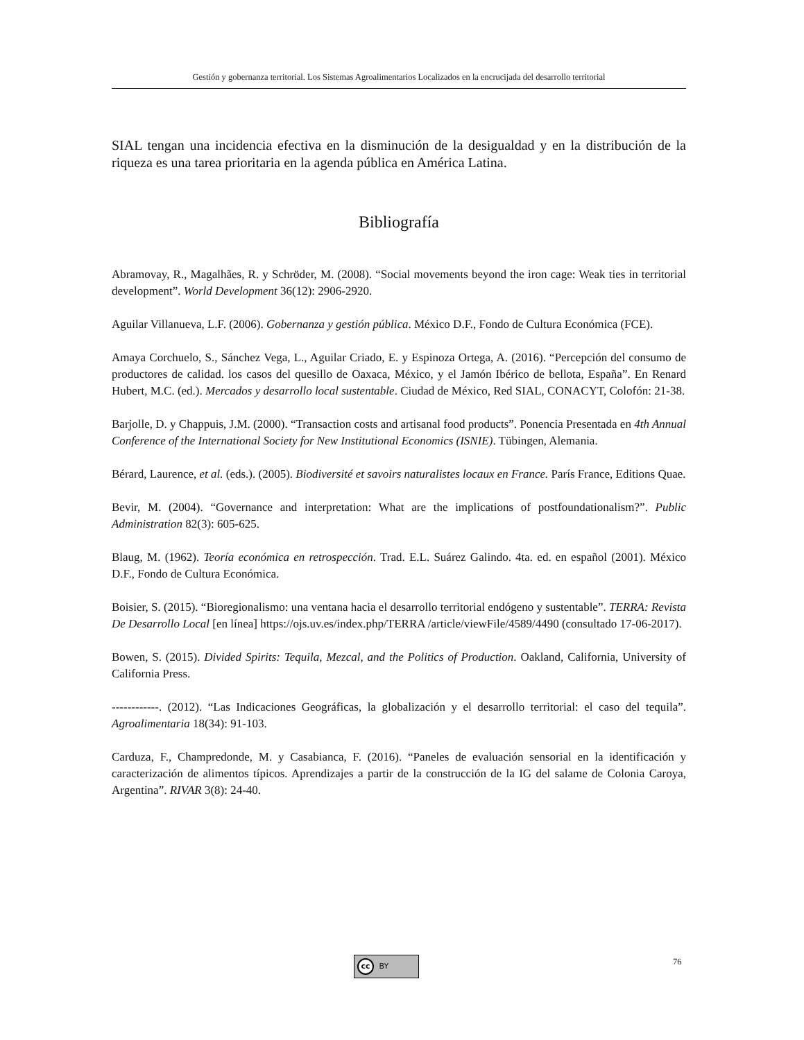Gestión y gobernanza territorial. Los Sistemas Agroalimentarios Localizados en la encrucijada del desarrollo territorial
SIAL tengan una incidencia efectiva en la disminución de la desigualdad y en la distribución de la riqueza es una tarea prioritaria en la agenda pública en América Latina.
Bibliografía
Abramovay, R., Magalhães, R. y Schröder, M. (2008). “Social movements beyond the iron cage: Weak ties in territorial development”. World Development 36(12): 2906-2920.
Aguilar Villanueva, L.F. (2006). Gobernanza y gestión pública. México D.F., Fondo de Cultura Económica (FCE).
Amaya Corchuelo, S., Sánchez Vega, L., Aguilar Criado, E. y Espinoza Ortega, A. (2016). “Percepción del consumo de productores de calidad. los casos del quesillo de Oaxaca, México, y el Jamón Ibérico de bellota, España”. En Renard Hubert, M.C. (ed.). Mercados y desarrollo local sustentable. Ciudad de México, Red SIAL, CONACYT, Colofón: 21-38.
Barjolle, D. y Chappuis, J.M. (2000). “Transaction costs and artisanal food products”. Ponencia Presentada en 4th Annual Conference of the International Society for New Institutional Economics (ISNIE). Tübingen, Alemania.
Bérard, Laurence, et al. (eds.). (2005). Biodiversité et savoirs naturalistes locaux en France. París France, Editions Quae.
Bevir, M. (2004). “Governance and interpretation: What are the implications of postfoundationalism?”. Public Administration 82(3): 605-625.
Blaug, M. (1962). Teoría económica en retrospección. Trad. E.L. Suárez Galindo. 4ta. ed. en español (2001). México D.F., Fondo de Cultura Económica.
Boisier, S. (2015). “Bioregionalismo: una ventana hacia el desarrollo territorial endógeno y sustentable”. TERRA: Revista De Desarrollo Local [en línea] https://ojs.uv.es/index.php/TERRA /article/viewFile/4589/4490 (consultado 17-06-2017).
Bowen, S. (2015). Divided Spirits: Tequila, Mezcal, and the Politics of Production. Oakland, California, University of California Press.
------------. (2012). “Las Indicaciones Geográficas, la globalización y el desarrollo territorial: el caso del tequila”. Agroalimentaria 18(34): 91-103.
Carduza, F., Champredonde, M. y Casabianca, F. (2016). “Paneles de evaluación sensorial en la identificación y caracterización de alimentos típicos. Aprendizajes a partir de la construcción de la IG del salame de Colonia Caroya, Argentina”. RIVAR 3(8): 24-40.
cc BY 76